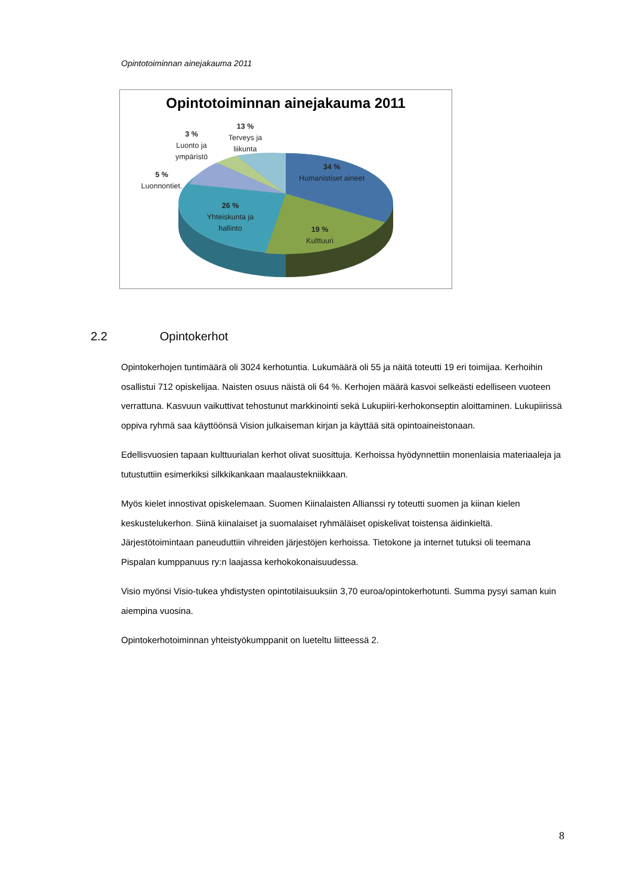Opintotoiminnan ainejakauma 2011
Opintotoiminnan ainejakauma 2011
34 %
Humanistiset aineet
19 %
Kulttuuri
26 %
Yhteiskunta ja hallinto
5 %
Luonnontiet.
3 %
Luonto ja ympäristö
13 %
Terveys ja liikunta
2.2 Opintokerhot
Opintokerhojen tuntimäärä oli 3024 kerhotuntia. Lukumäärä oli 55 ja näitä toteutti 19 eri toimijaa. Kerhoihin osallistui 712 opiskelijaa. Naisten osuus näistä oli 64 %. Kerhojen määrä kasvoi selkeästi edelliseen vuoteen verrattuna. Kasvuun vaikuttivat tehostunut markkinointi sekä Lukupiiri-kerhokonseptin aloittaminen. Lukupiirissä oppiva ryhmä saa käyttöönsä Vision julkaiseman kirjan ja käyttää sitä opintoaineistonaan.
Edellisvuosien tapaan kulttuurialan kerhot olivat suosittuja. Kerhoissa hyödynnettiin monenlaisia materiaaleja ja tutustuttiin esimerkiksi silkkikankaan maalaustekniikkaan.
Myös kielet innostivat opiskelemaan. Suomen Kiinalaisten Allianssi ry toteutti suomen ja kiinan kielen keskustelukerhon. Siinä kiinalaiset ja suomalaiset ryhmäläiset opiskelivat toistensa äidinkieltä. Järjestötoimintaan paneuduttiin vihreiden järjestöjen kerhoissa. Tietokone ja internet tutuksi oli teemana Pispalan kumppanuus ry:n laajassa kerhokokonaisuudessa.
Visio myönsi Visio-tukea yhdistysten opintotilaisuuksiin 3,70 euroa/opintokerhotunti. Summa pysyi saman kuin aiempina vuosina.
Opintokerhotoiminnan yhteistyökumppanit on lueteltu liitteessä 2.
8